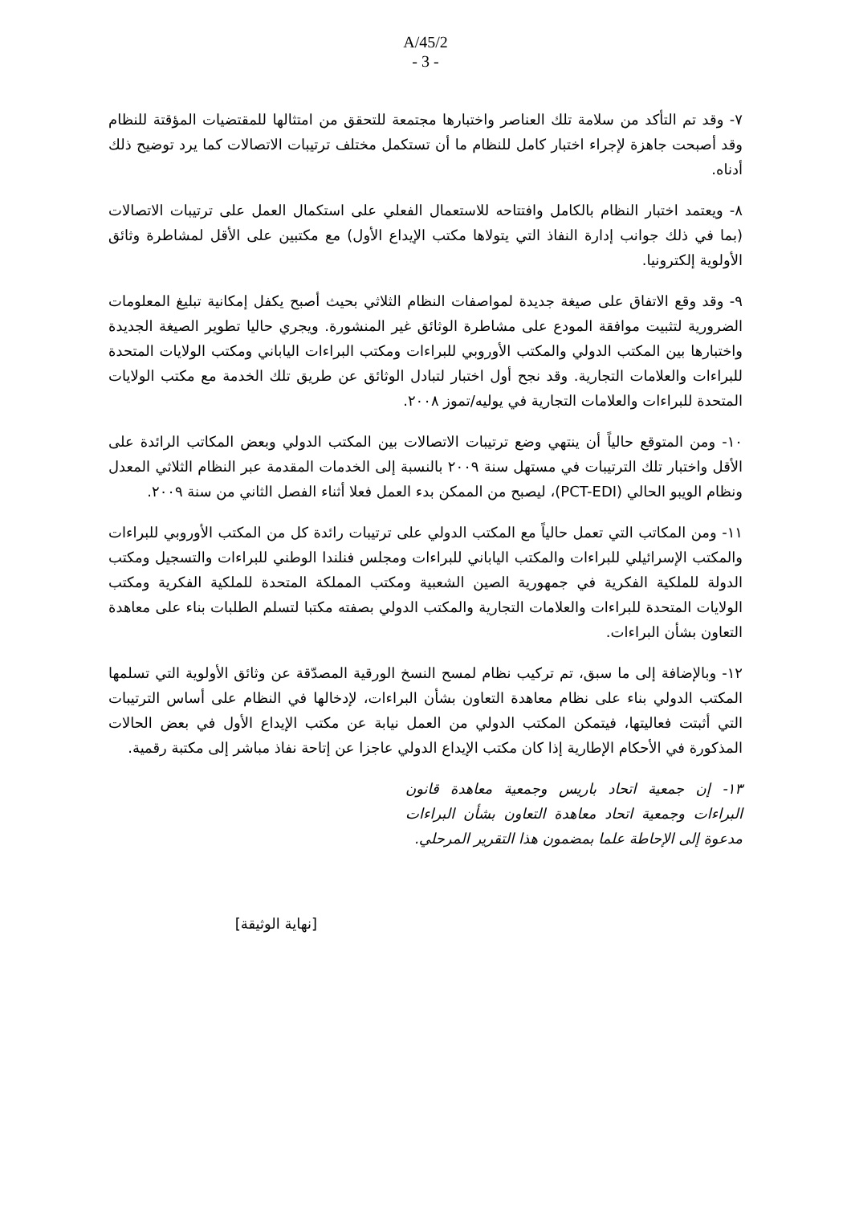A/45/2
- 3 -
٧- وقد تم التأكد من سلامة تلك العناصر واختبارها مجتمعة للتحقق من امتثالها للمقتضيات المؤقتة للنظام وقد أصبحت جاهزة لإجراء اختبار كامل للنظام ما أن تستكمل مختلف ترتيبات الاتصالات كما يرد توضيح ذلك أدناه.
٨- ويعتمد اختبار النظام بالكامل وافتتاحه للاستعمال الفعلي على استكمال العمل على ترتيبات الاتصالات (بما في ذلك جوانب إدارة النفاذ التي يتولاها مكتب الإيداع الأول) مع مكتبين على الأقل لمشاطرة وثائق الأولوية إلكترونيا.
٩- وقد وقع الاتفاق على صيغة جديدة لمواصفات النظام الثلاثي بحيث أصبح يكفل إمكانية تبليغ المعلومات الضرورية لتثبيت موافقة المودع على مشاطرة الوثائق غير المنشورة. ويجري حاليا تطوير الصيغة الجديدة واختبارها بين المكتب الدولي والمكتب الأوروبي للبراءات ومكتب البراءات الياباني ومكتب الولايات المتحدة للبراءات والعلامات التجارية. وقد نجح أول اختبار لتبادل الوثائق عن طريق تلك الخدمة مع مكتب الولايات المتحدة للبراءات والعلامات التجارية في يوليه/تموز ٢٠٠٨.
١٠- ومن المتوقع حالياً أن ينتهي وضع ترتيبات الاتصالات بين المكتب الدولي وبعض المكاتب الرائدة على الأقل واختبار تلك الترتيبات في مستهل سنة ٢٠٠٩ بالنسبة إلى الخدمات المقدمة عبر النظام الثلاثي المعدل ونظام الويبو الحالي (PCT-EDI)، ليصبح من الممكن بدء العمل فعلا أثناء الفصل الثاني من سنة ٢٠٠٩.
١١- ومن المكاتب التي تعمل حالياً مع المكتب الدولي على ترتيبات رائدة كل من المكتب الأوروبي للبراءات والمكتب الإسرائيلي للبراءات والمكتب الياباني للبراءات ومجلس فنلندا الوطني للبراءات والتسجيل ومكتب الدولة للملكية الفكرية في جمهورية الصين الشعبية ومكتب المملكة المتحدة للملكية الفكرية ومكتب الولايات المتحدة للبراءات والعلامات التجارية والمكتب الدولي بصفته مكتبا لتسلم الطلبات بناء على معاهدة التعاون بشأن البراءات.
١٢- وبالإضافة إلى ما سبق، تم تركيب نظام لمسح النسخ الورقية المصدّقة عن وثائق الأولوية التي تسلمها المكتب الدولي بناء على نظام معاهدة التعاون بشأن البراءات، لإدخالها في النظام على أساس الترتيبات التي أثبتت فعاليتها، فيتمكن المكتب الدولي من العمل نيابة عن مكتب الإيداع الأول في بعض الحالات المذكورة في الأحكام الإطارية إذا كان مكتب الإيداع الدولي عاجزا عن إتاحة نفاذ مباشر إلى مكتبة رقمية.
١٣- إن جمعية اتحاد باريس وجمعية معاهدة قانون البراءات وجمعية اتحاد معاهدة التعاون بشأن البراءات مدعوة إلى الإحاطة علما بمضمون هذا التقرير المرحلي.
[نهاية الوثيقة]